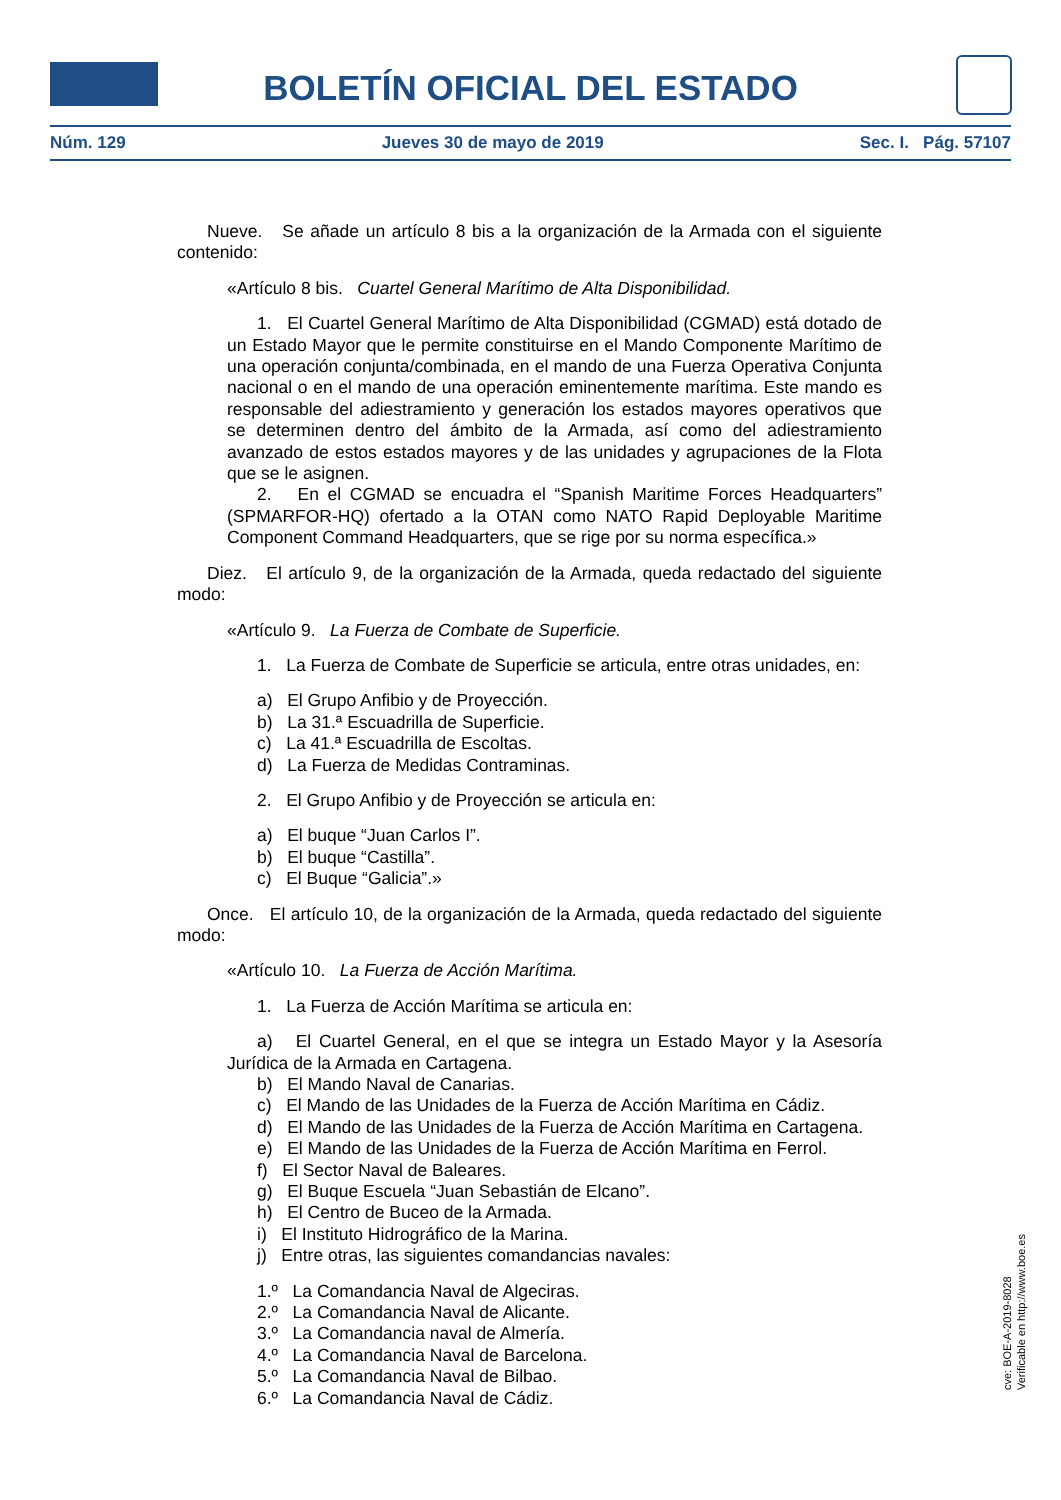BOLETÍN OFICIAL DEL ESTADO
Núm. 129 Jueves 30 de mayo de 2019 Sec. I. Pág. 57107
Nueve. Se añade un artículo 8 bis a la organización de la Armada con el siguiente contenido:
«Artículo 8 bis. Cuartel General Marítimo de Alta Disponibilidad.
1. El Cuartel General Marítimo de Alta Disponibilidad (CGMAD) está dotado de un Estado Mayor que le permite constituirse en el Mando Componente Marítimo de una operación conjunta/combinada, en el mando de una Fuerza Operativa Conjunta nacional o en el mando de una operación eminentemente marítima. Este mando es responsable del adiestramiento y generación los estados mayores operativos que se determinen dentro del ámbito de la Armada, así como del adiestramiento avanzado de estos estados mayores y de las unidades y agrupaciones de la Flota que se le asignen.
2. En el CGMAD se encuadra el “Spanish Maritime Forces Headquarters” (SPMARFOR-HQ) ofertado a la OTAN como NATO Rapid Deployable Maritime Component Command Headquarters, que se rige por su norma específica.»
Diez. El artículo 9, de la organización de la Armada, queda redactado del siguiente modo:
«Artículo 9. La Fuerza de Combate de Superficie.
1. La Fuerza de Combate de Superficie se articula, entre otras unidades, en:
a) El Grupo Anfibio y de Proyección.
b) La 31.ª Escuadrilla de Superficie.
c) La 41.ª Escuadrilla de Escoltas.
d) La Fuerza de Medidas Contraminas.
2. El Grupo Anfibio y de Proyección se articula en:
a) El buque “Juan Carlos I”.
b) El buque “Castilla”.
c) El Buque “Galicia”.»
Once. El artículo 10, de la organización de la Armada, queda redactado del siguiente modo:
«Artículo 10. La Fuerza de Acción Marítima.
1. La Fuerza de Acción Marítima se articula en:
a) El Cuartel General, en el que se integra un Estado Mayor y la Asesoría Jurídica de la Armada en Cartagena.
b) El Mando Naval de Canarias.
c) El Mando de las Unidades de la Fuerza de Acción Marítima en Cádiz.
d) El Mando de las Unidades de la Fuerza de Acción Marítima en Cartagena.
e) El Mando de las Unidades de la Fuerza de Acción Marítima en Ferrol.
f) El Sector Naval de Baleares.
g) El Buque Escuela “Juan Sebastián de Elcano”.
h) El Centro de Buceo de la Armada.
i) El Instituto Hidrográfico de la Marina.
j) Entre otras, las siguientes comandancias navales:
1.º La Comandancia Naval de Algeciras.
2.º La Comandancia Naval de Alicante.
3.º La Comandancia naval de Almería.
4.º La Comandancia Naval de Barcelona.
5.º La Comandancia Naval de Bilbao.
6.º La Comandancia Naval de Cádiz.
cve: BOE-A-2019-8028
Verificable en http://www.boe.es